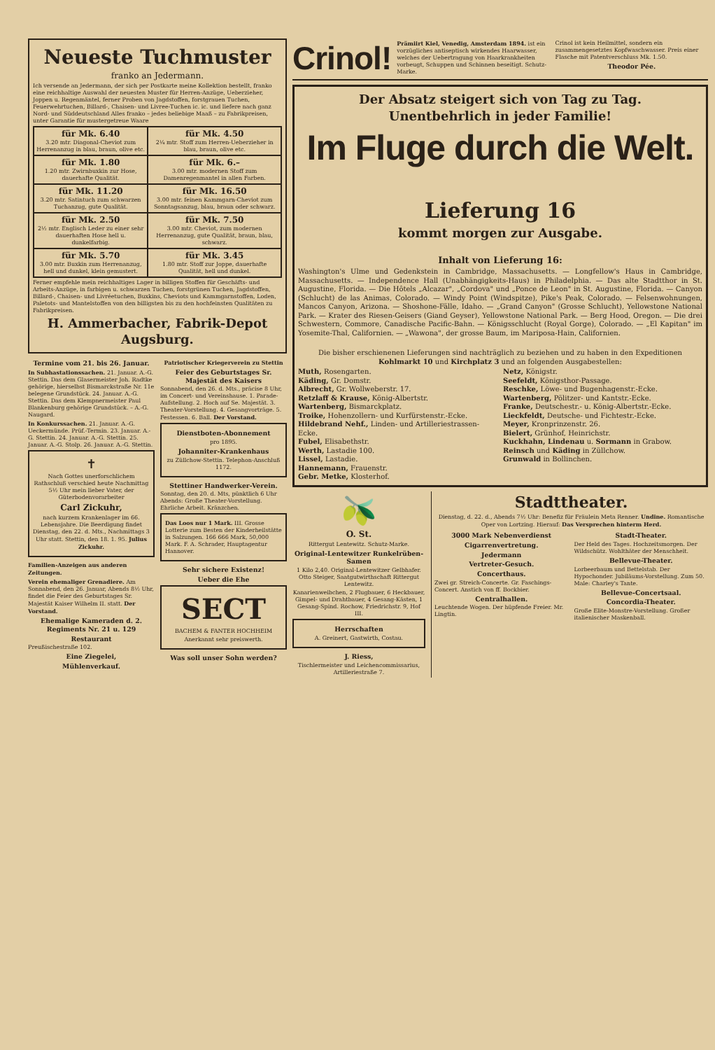Neueste Tuchmuster
franko an Jedermann.
Ich versende an Jedermann, der sich per Postkarte meine Kollektion bestellt, franko eine reichhaltige Auswahl der neuesten Muster für Herren-Anzüge, Ueberzieher, Joppen u. Regenmäntel, ferner Proben von Jagdstoffen, forstgrauen Tuchen, Feuerwehrtuchen, Billard-, Chaisen- und Livree-Tuchen ic. ic. und liefere nach ganz Nord- und Süddeutschland Alles franko – jedes beliebige Maaß – zu Fabrikpreisen, unter Garantie für mustergetreue Waare
| für Mk. 6.40 3.20 mtr. Diagonal-Cheviot zum Herrenanzug in blau, braun, olive etc. | für Mk. 4.50 2¼ mtr. Stoff zum Herren-Ueberzieher in blau, braun, olive etc. |
| für Mk. 1.80 1.20 mtr. Zwirnbuxkin zur Hose, dauerhafte Qualität. | für Mk. 6.– 3.00 mtr. modernen Stoff zum Damenregenmantel in allen Farben. |
| für Mk. 11.20 3.20 mtr. Satintuch zum schwarzen Tuchanzug, gute Qualität. | für Mk. 16.50 3.00 mtr. feinen Kammgarn-Cheviot zum Sonntagsanzug, blau, braun oder schwarz. |
| für Mk. 2.50 2½ mtr. Englisch Leder zu einer sehr dauerhaften Hose hell u. dunkelfarbig. | für Mk. 7.50 3.00 mtr. Cheviot, zum modernen Herrenanzug, gute Qualität, braun, blau, schwarz. |
| für Mk. 5.70 3.00 mtr. Buxkin zum Herrenanzug, hell und dunkel, klein gemustert. | für Mk. 3.45 1.80 mtr. Stoff zur Joppe, dauerhafte Qualität, hell und dunkel. |
Ferner empfehle mein reichhaltiges Lager in billigen Stoffen für Geschäfts- und Arbeits-Anzüge, in farbigen u. schwarzen Tuchen, forstgrünen Tuchen, Jagdstoffen, Billard-, Chaisen- und Livréetuchen, Buxkins, Cheviots und Kammgarnstoffen, Loden, Paletots- und Mantelstoffen von den billigsten bis zu den hochfeinsten Qualitäten zu Fabrikpreisen.
H. Ammerbacher, Fabrik-Depot
Augsburg.
Termine vom 21. bis 26. Januar.
In Subhastationssachen. 21. Januar. A.-G. Stettin. Das dem Glasermeister Joh. Radtke gehörige, hierselbst Bismarckstraße Nr. 11e belegene Grundstück. 24. Januar. A.-G. Stettin. Das dem Klempnermeister Paul Blankenburg gehörige Grundstück. – A.-G. Naugard.
In Konkurssachen. 21. Januar. A.-G. Ueckermünde. Prüf.-Termin. 23. Januar. A.-G. Stettin. 24. Januar. A.-G. Stettin. 25. Januar. A.-G. Stolp. 26. Januar. A.-G. Stettin.
✝
Nach Gottes unerforschlichem Rathschluß verschied heute Nachmittag 5½ Uhr mein lieber Vater, der Güterbodenvorarbeiter
Carl Zickuhr,
nach kurzem Krankenlager im 66. Lebensjahre. Die Beerdigung findet Dienstag, den 22. d. Mts., Nachmittags 3 Uhr statt. Stettin, den 18. 1. 95. Julius Zickuhr.
Familien-Anzeigen aus anderen Zeitungen.
Verein ehemaliger Grenadiere. Am Sonnabend, den 26. Januar, Abends 8½ Uhr, findet die Feier des Geburtstages Sr. Majestät Kaiser Wilhelm II. statt. Der Vorstand.
Ehemalige Kameraden d. 2. Regiments Nr. 21 u. 129
Restaurant
Preußischestraße 102.
Eine Ziegelei,
Mühlenverkauf.
Patriotischer Kriegerverein zu Stettin
Feier des Geburtstages Sr. Majestät des Kaisers
Sonnabend, den 26. d. Mts., präcise 8 Uhr, im Concert- und Vereinshause. 1. Parade-Aufstellung. 2. Hoch auf Se. Majestät. 3. Theater-Vorstellung. 4. Gesangvorträge. 5. Festessen. 6. Ball. Der Vorstand.
Dienstboten-Abonnement
pro 1895.
Johanniter-Krankenhaus
zu Züllchow-Stettin. Telephon-Anschluß 1172.
Stettiner Handwerker-Verein.
Sonntag, den 20. d. Mts, pünktlich 6 Uhr Abends: Große Theater-Vorstellung. Ehrliche Arbeit. Kränzchen.
Das Loos nur 1 Mark. III. Grosse Lotterie zum Besten der Kinderheilstätte in Salzungen. 166 666 Mark, 50,000 Mark. F. A. Schrader, Hauptagentur Hannover.
Sehr sichere Existenz!
Ueber die Ehe
SECT
BACHEM & FANTER HOCHHEIM
Anerkannt sehr preiswerth.
Was soll unser Sohn werden?
Crinol!
Prämiirt Kiel, Venedig, Amsterdam 1894. ist ein vorzügliches antiseptisch wirkendes Haarwasser, welches der Uebertragung von Haarkrankheiten vorbeugt, Schuppen und Schinnen beseitigt. Schutz-Marke.
Crinol ist kein Heilmittel, sondern ein zusammengesetztes Kopfwaschwasser. Preis einer Flasche mit Patentverschluss Mk. 1.50.
Theodor Pée.
Der Absatz steigert sich von Tag zu Tag.
Unentbehrlich in jeder Familie!
Im Fluge durch die Welt.
Lieferung 16
kommt morgen zur Ausgabe.
Inhalt von Lieferung 16:
Washington's Ulme und Gedenkstein in Cambridge, Massachusetts. — Longfellow's Haus in Cambridge, Massachusetts. — Independence Hall (Unabhängigkeits-Haus) in Philadelphia. — Das alte Stadtthor in St. Augustine, Florida. — Die Hôtels „Alcazar", „Cordova" und „Ponce de Leon" in St. Augustine, Florida. — Canyon (Schlucht) de las Animas, Colorado. — Windy Point (Windspitze), Pike's Peak, Colorado. — Felsenwohnungen, Mancos Canyon, Arizona. — Shoshone-Fälle, Idaho. — „Grand Canyon" (Grosse Schlucht), Yellowstone National Park. — Krater des Riesen-Geisers (Giand Geyser), Yellowstone National Park. — Berg Hood, Oregon. — Die drei Schwestern, Commore, Canadische Pacific-Bahn. — Königsschlucht (Royal Gorge), Colorado. — „El Kapitan" im Yosemite-Thal, Californien. — „Wawona", der grosse Baum, im Mariposa-Hain, Californien.
Die bisher erschienenen Lieferungen sind nachträglich zu beziehen und zu haben in den Expeditionen Kohlmarkt 10 und Kirchplatz 3 und an folgenden Ausgabestellen:
Muth, Rosengarten.
Käding, Gr. Domstr.
Albrecht, Gr. Wollweberstr. 17.
Retzlaff & Krause, König-Albertstr.
Wartenberg, Bismarckplatz.
Troike, Hohenzollern- und Kurfürstenstr.-Ecke.
Hildebrand Nehf., Linden- und Artilleriestrassen-Ecke.
Fubel, Elisabethstr.
Werth, Lastadie 100.
Lissel, Lastadie.
Hannemann, Frauenstr.
Gebr. Metke, Klosterhof.
Netz, Königstr.
Seefeldt, Königsthor-Passage.
Reschke, Löwe- und Bugenhagenstr.-Ecke.
Wartenberg, Pölitzer- und Kantstr.-Ecke.
Franke, Deutschestr.- u. König-Albertstr.-Ecke.
Lieckfeldt, Deutsche- und Fichtestr.-Ecke.
Meyer, Kronprinzenstr. 26.
Bielert, Grünhof, Heinrichstr.
Kuckhahn, Lindenau u. Sormann in Grabow.
Reinsch und Käding in Züllchow.
Grunwald in Bollinchen.
🫒
O. St.
Rittergut Lentewitz. Schutz-Marke.
Original-Lentewitzer Runkelrüben-Samen
1 Kilo 2,40. Original-Lentewitzer Gelbhafer. Otto Steiger, Saatgutwirthschaft Rittergut Lentewitz.
Kanarienweibchen, 2 Flugbauer, 6 Heckbauer, Gimpel- und Drahtbauer, 4 Gesang-Kästen, 1 Gesang-Spind. Rochow, Friedrichstr. 9, Hof III.
Herrschaften
A. Greinert, Gastwirth, Costau.
J. Riess,
Tischlermeister und Leichencommissarius, Artilleriestraße 7.
Stadttheater.
Dienstag, d. 22. d., Abends 7½ Uhr: Benefiz für Fräulein Meta Renner. Undine. Romantische Oper von Lortzing. Hierauf: Das Versprechen hinterm Herd.
3000 Mark Nebenverdienst
Cigarrenvertretung.
Jedermann
Vertreter-Gesuch.
Concerthaus.
Zwei gr. Streich-Concerte. Gr. Faschings-Concert. Anstich von ff. Bockbier.
Centralhallen.
Leuchtende Wogen. Der hüpfende Freier. Mr. Lingtin.
Stadt-Theater.
Der Held des Tages. Hochzeitsmorgen. Der Wildschütz. Wohlthäter der Menschheit.
Bellevue-Theater.
Lorbeerbaum und Bettelstab. Der Hypochonder. Jubiläums-Vorstellung. Zum 50. Male: Charley's Tante.
Bellevue-Concertsaal.
Concordia-Theater.
Große Elite-Monstre-Vorstellung. Großer italienischer Maskenball.